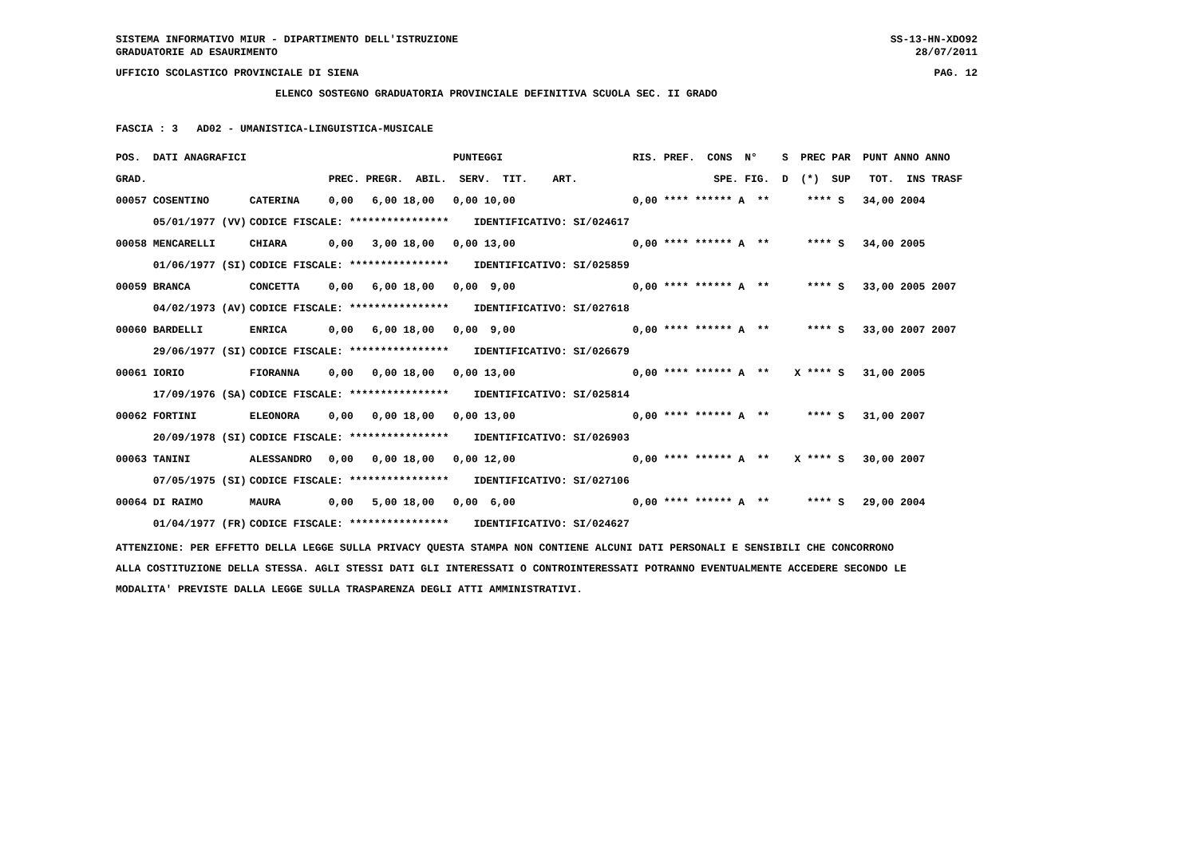SISTEMA INFORMATIVO MIUR - DIPARTIMENTO DELL'ISTRUZIONE SS-13-HN-XDO92
GRADUATORIE AD ESAURIMENTO 28/07/2011
UFFICIO SCOLASTICO PROVINCIALE DI SIENA PAG. 12
ELENCO SOSTEGNO GRADUATORIA PROVINCIALE DEFINITIVA SCUOLA SEC. II GRADO
FASCIA : 3 AD02 - UMANISTICA-LINGUISTICA-MUSICALE
| POS. DATI ANAGRAFICI | | PUNTEGGI | RIS. PREF. CONS N° S PREC PAR PUNT ANNO ANNO |
| --- | --- | --- | --- |
| GRAD. | | PREC. PREGR. ABIL. SERV. TIT. ART. | SPE. FIG. D (*) SUP TOT. INS TRASF |
| 00057 COSENTINO | CATERINA | 0,00 6,00 18,00 0,00 10,00 | 0,00 **** ****** A ** **** S 34,00 2004 |
| 05/01/1977 (VV) | CODICE FISCALE: **************** IDENTIFICATIVO: SI/024617 | | |
| 00058 MENCARELLI | CHIARA | 0,00 3,00 18,00 0,00 13,00 | 0,00 **** ****** A ** **** S 34,00 2005 |
| 01/06/1977 (SI) | CODICE FISCALE: **************** IDENTIFICATIVO: SI/025859 | | |
| 00059 BRANCA | CONCETTA | 0,00 6,00 18,00 0,00 9,00 | 0,00 **** ****** A ** **** S 33,00 2005 2007 |
| 04/02/1973 (AV) | CODICE FISCALE: **************** IDENTIFICATIVO: SI/027618 | | |
| 00060 BARDELLI | ENRICA | 0,00 6,00 18,00 0,00 9,00 | 0,00 **** ****** A ** **** S 33,00 2007 2007 |
| 29/06/1977 (SI) | CODICE FISCALE: **************** IDENTIFICATIVO: SI/026679 | | |
| 00061 IORIO | FIORANNA | 0,00 0,00 18,00 0,00 13,00 | 0,00 **** ****** A ** X **** S 31,00 2005 |
| 17/09/1976 (SA) | CODICE FISCALE: **************** IDENTIFICATIVO: SI/025814 | | |
| 00062 FORTINI | ELEONORA | 0,00 0,00 18,00 0,00 13,00 | 0,00 **** ****** A ** **** S 31,00 2007 |
| 20/09/1978 (SI) | CODICE FISCALE: **************** IDENTIFICATIVO: SI/026903 | | |
| 00063 TANINI | ALESSANDRO | 0,00 0,00 18,00 0,00 12,00 | 0,00 **** ****** A ** X **** S 30,00 2007 |
| 07/05/1975 (SI) | CODICE FISCALE: **************** IDENTIFICATIVO: SI/027106 | | |
| 00064 DI RAIMO | MAURA | 0,00 5,00 18,00 0,00 6,00 | 0,00 **** ****** A ** **** S 29,00 2004 |
| 01/04/1977 (FR) | CODICE FISCALE: **************** IDENTIFICATIVO: SI/024627 | | |
ATTENZIONE: PER EFFETTO DELLA LEGGE SULLA PRIVACY QUESTA STAMPA NON CONTIENE ALCUNI DATI PERSONALI E SENSIBILI CHE CONCORRONO ALLA COSTITUZIONE DELLA STESSA. AGLI STESSI DATI GLI INTERESSATI O CONTROINTERESSATI POTRANNO EVENTUALMENTE ACCEDERE SECONDO LE MODALITA' PREVISTE DALLA LEGGE SULLA TRASPARENZA DEGLI ATTI AMMINISTRATIVI.